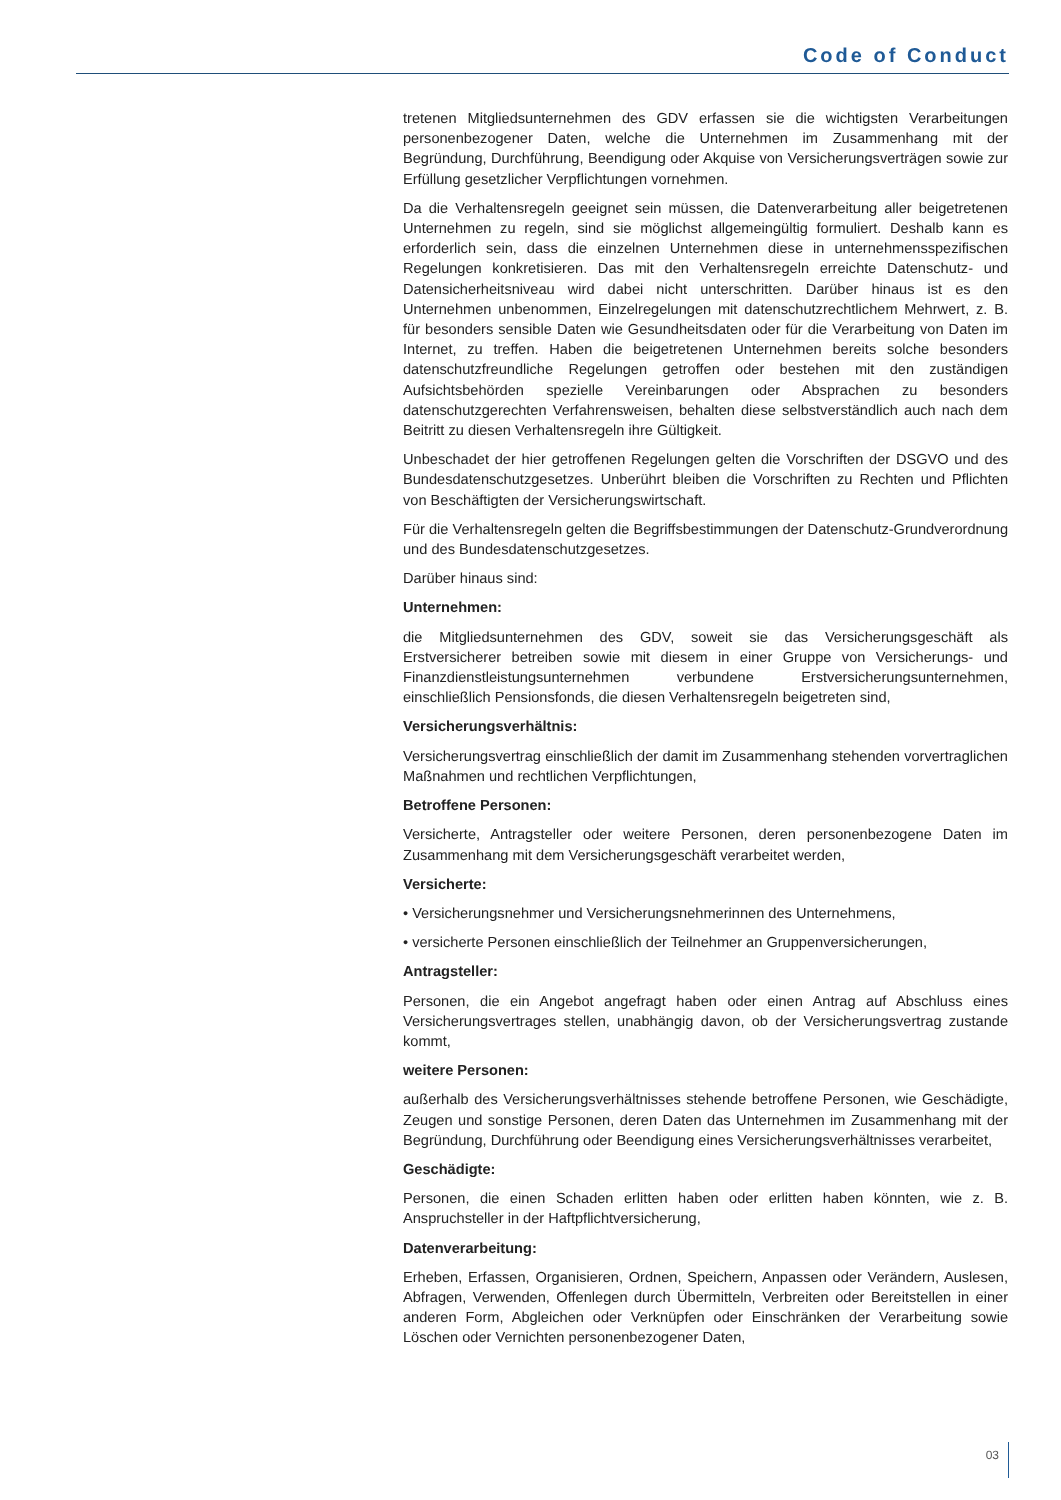Code of Conduct
tretenen Mitgliedsunternehmen des GDV erfassen sie die wichtigsten Verarbeitungen personenbezogener Daten, welche die Unternehmen im Zusammenhang mit der Begründung, Durchführung, Beendigung oder Akquise von Versicherungsverträgen sowie zur Erfüllung gesetzlicher Verpflichtungen vornehmen.
Da die Verhaltensregeln geeignet sein müssen, die Datenverarbeitung aller beigetretenen Unternehmen zu regeln, sind sie möglichst allgemeingültig formuliert. Deshalb kann es erforderlich sein, dass die einzelnen Unternehmen diese in unternehmensspezifischen Regelungen konkretisieren. Das mit den Verhaltensregeln erreichte Datenschutz- und Datensicherheitsniveau wird dabei nicht unterschritten. Darüber hinaus ist es den Unternehmen unbenommen, Einzelregelungen mit datenschutzrechtlichem Mehrwert, z. B. für besonders sensible Daten wie Gesundheitsdaten oder für die Verarbeitung von Daten im Internet, zu treffen. Haben die beigetretenen Unternehmen bereits solche besonders datenschutzfreundliche Regelungen getroffen oder bestehen mit den zuständigen Aufsichtsbehörden spezielle Vereinbarungen oder Absprachen zu besonders datenschutzgerechten Verfahrensweisen, behalten diese selbstverständlich auch nach dem Beitritt zu diesen Verhaltensregeln ihre Gültigkeit.
Unbeschadet der hier getroffenen Regelungen gelten die Vorschriften der DSGVO und des Bundesdatenschutzgesetzes. Unberührt bleiben die Vorschriften zu Rechten und Pflichten von Beschäftigten der Versicherungswirtschaft.
Für die Verhaltensregeln gelten die Begriffsbestimmungen der Datenschutz-Grundverordnung und des Bundesdatenschutzgesetzes.
Darüber hinaus sind:
Unternehmen:
die Mitgliedsunternehmen des GDV, soweit sie das Versicherungsgeschäft als Erstversicherer betreiben sowie mit diesem in einer Gruppe von Versicherungs- und Finanzdienstleistungsunternehmen verbundene Erstversicherungsunternehmen, einschließlich Pensionsfonds, die diesen Verhaltensregeln beigetreten sind,
Versicherungsverhältnis:
Versicherungsvertrag einschließlich der damit im Zusammenhang stehenden vorvertraglichen Maßnahmen und rechtlichen Verpflichtungen,
Betroffene Personen:
Versicherte, Antragsteller oder weitere Personen, deren personenbezogene Daten im Zusammenhang mit dem Versicherungsgeschäft verarbeitet werden,
Versicherte:
• Versicherungsnehmer und Versicherungsnehmerinnen des Unternehmens,
• versicherte Personen einschließlich der Teilnehmer an Gruppenversicherungen,
Antragsteller:
Personen, die ein Angebot angefragt haben oder einen Antrag auf Abschluss eines Versicherungsvertrages stellen, unabhängig davon, ob der Versicherungsvertrag zustande kommt,
weitere Personen:
außerhalb des Versicherungsverhältnisses stehende betroffene Personen, wie Geschädigte, Zeugen und sonstige Personen, deren Daten das Unternehmen im Zusammenhang mit der Begründung, Durchführung oder Beendigung eines Versicherungsverhältnisses verarbeitet,
Geschädigte:
Personen, die einen Schaden erlitten haben oder erlitten haben könnten, wie z. B. Anspruchsteller in der Haftpflichtversicherung,
Datenverarbeitung:
Erheben, Erfassen, Organisieren, Ordnen, Speichern, Anpassen oder Verändern, Auslesen, Abfragen, Verwenden, Offenlegen durch Übermitteln, Verbreiten oder Bereitstellen in einer anderen Form, Abgleichen oder Verknüpfen oder Einschränken der Verarbeitung sowie Löschen oder Vernichten personenbezogener Daten,
03